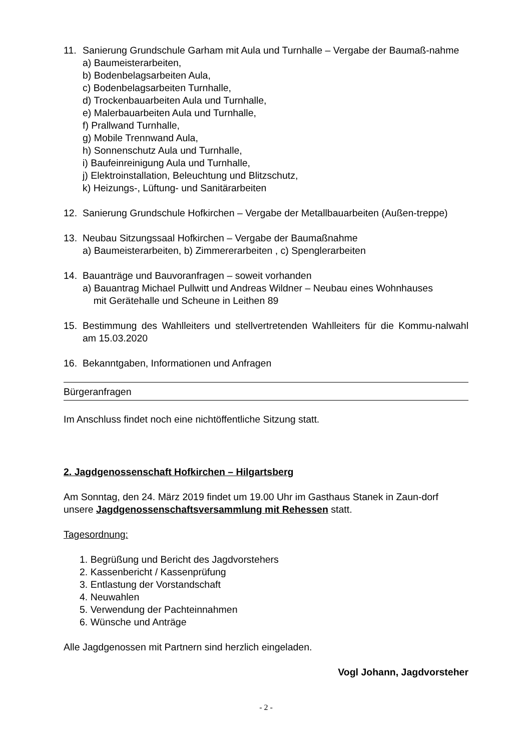11. Sanierung Grundschule Garham mit Aula und Turnhalle – Vergabe der Baumaß-nahme
a) Baumeisterarbeiten,
b) Bodenbelagsarbeiten Aula,
c) Bodenbelagsarbeiten Turnhalle,
d) Trockenbauarbeiten Aula und Turnhalle,
e) Malerbauarbeiten Aula und Turnhalle,
f) Prallwand Turnhalle,
g) Mobile Trennwand Aula,
h) Sonnenschutz Aula und Turnhalle,
i) Baufeinreinigung Aula und Turnhalle,
j) Elektroinstallation, Beleuchtung und Blitzschutz,
k) Heizungs-, Lüftung- und Sanitärarbeiten
12. Sanierung Grundschule Hofkirchen – Vergabe der Metallbauarbeiten (Außen-treppe)
13. Neubau Sitzungssaal Hofkirchen – Vergabe der Baumaßnahme
a) Baumeisterarbeiten, b) Zimmererarbeiten , c) Spenglerarbeiten
14. Bauanträge und Bauvoranfragen – soweit vorhanden
a) Bauantrag Michael Pullwitt und Andreas Wildner – Neubau eines Wohnhauses
mit Gerätehalle und Scheune in Leithen 89
15. Bestimmung des Wahlleiters und stellvertretenden Wahlleiters für die Kommu-nalwahl am 15.03.2020
16. Bekanntgaben, Informationen und Anfragen
Bürgeranfragen
Im Anschluss findet noch eine nichtöffentliche Sitzung statt.
2. Jagdgenossenschaft Hofkirchen – Hilgartsberg
Am Sonntag, den 24. März 2019 findet um 19.00 Uhr im Gasthaus Stanek in Zaun-dorf unsere Jagdgenossenschaftsversammlung mit Rehessen statt.
Tagesordnung:
1. Begrüßung und Bericht des Jagdvorstehers
2. Kassenbericht / Kassenprüfung
3. Entlastung der Vorstandschaft
4. Neuwahlen
5. Verwendung der Pachteinnahmen
6. Wünsche und Anträge
Alle Jagdgenossen mit Partnern sind herzlich eingeladen.
Vogl Johann, Jagdvorsteher
- 2 -